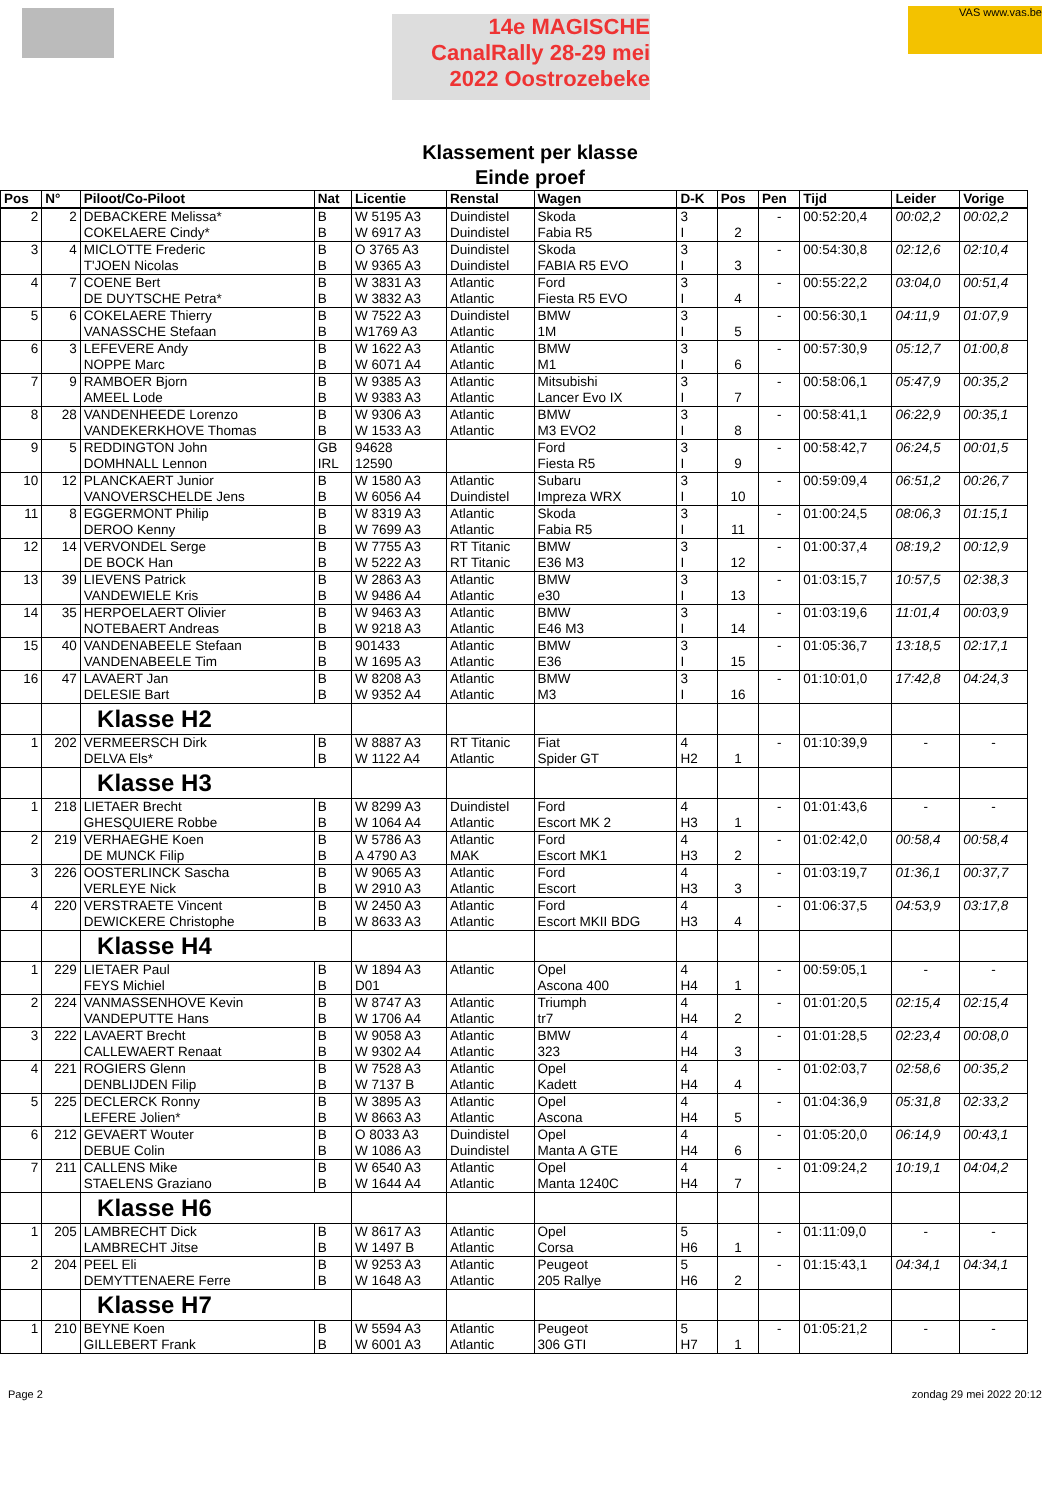14e MAGISCHE CanalRally 28-29 mei 2022 Oostrozebeke
VAS www.vas.be
Klassement per klasse
Einde proef
| Pos | N° | Piloot/Co-Piloot | Nat | Licentie | Renstal | Wagen | D-K | Pos | Pen | Tijd | Leider | Vorige |
| --- | --- | --- | --- | --- | --- | --- | --- | --- | --- | --- | --- | --- |
| 2 | 2 | DEBACKERE Melissa* COKELAERE Cindy* | B B | W 5195 A3 W 6917 A3 | Duindistel Duindistel | Skoda Fabia R5 | 3 I | 2 | - | 00:52:20,4 | 00:02,2 | 00:02,2 |
| 3 | 4 | MICLOTTE Frederic T'JOEN Nicolas | B B | O 3765 A3 W 9365 A3 | Duindistel Duindistel | Skoda FABIA R5 EVO | 3 I | 3 | - | 00:54:30,8 | 02:12,6 | 02:10,4 |
| 4 | 7 | COENE Bert DE DUYTSCHE Petra* | B B | W 3831 A3 W 3832 A3 | Atlantic Atlantic | Ford Fiesta R5 EVO | 3 I | 4 | - | 00:55:22,2 | 03:04,0 | 00:51,4 |
| 5 | 6 | COKELAERE Thierry VANASSCHE Stefaan | B B | W 7522 A3 W1769 A3 | Duindistel Atlantic | BMW 1M | 3 I | 5 | - | 00:56:30,1 | 04:11,9 | 01:07,9 |
| 6 | 3 | LEFEVERE Andy NOPPE Marc | B B | W 1622 A3 W 6071 A4 | Atlantic Atlantic | BMW M1 | 3 I | 6 | - | 00:57:30,9 | 05:12,7 | 01:00,8 |
| 7 | 9 | RAMBOER Bjorn AMEEL Lode | B B | W 9385 A3 W 9383 A3 | Atlantic Atlantic | Mitsubishi Lancer Evo IX | 3 I | 7 | - | 00:58:06,1 | 05:47,9 | 00:35,2 |
| 8 | 28 | VANDENHEEDE Lorenzo VANDEKERKHOVE Thomas | B B | W 9306 A3 W 1533 A3 | Atlantic Atlantic | BMW M3 EVO2 | 3 I | 8 | - | 00:58:41,1 | 06:22,9 | 00:35,1 |
| 9 | 5 | REDDINGTON John DOMHNALL Lennon | GB IRL | 94628 12590 | | Ford Fiesta R5 | 3 I | 9 | - | 00:58:42,7 | 06:24,5 | 00:01,5 |
| 10 | 12 | PLANCKAERT Junior VANOVERSCHELDE Jens | B B | W 1580 A3 W 6056 A4 | Atlantic Duindistel | Subaru Impreza WRX | 3 I | 10 | - | 00:59:09,4 | 06:51,2 | 00:26,7 |
| 11 | 8 | EGGERMONT Philip DEROO Kenny | B B | W 8319 A3 W 7699 A3 | Atlantic Atlantic | Skoda Fabia R5 | 3 I | 11 | - | 01:00:24,5 | 08:06,3 | 01:15,1 |
| 12 | 14 | VERVONDEL Serge DE BOCK Han | B B | W 7755 A3 W 5222 A3 | RT Titanic RT Titanic | BMW E36 M3 | 3 I | 12 | - | 01:00:37,4 | 08:19,2 | 00:12,9 |
| 13 | 39 | LIEVENS Patrick VANDEWIELE Kris | B B | W 2863 A3 W 9486 A4 | Atlantic Atlantic | BMW e30 | 3 I | 13 | - | 01:03:15,7 | 10:57,5 | 02:38,3 |
| 14 | 35 | HERPOELAERT Olivier NOTEBAERT Andreas | B B | W 9463 A3 W 9218 A3 | Atlantic Atlantic | BMW E46 M3 | 3 I | 14 | - | 01:03:19,6 | 11:01,4 | 00:03,9 |
| 15 | 40 | VANDENABEELE Stefaan VANDENABEELE Tim | B B | 901433 W 1695 A3 | Atlantic Atlantic | BMW E36 | 3 I | 15 | - | 01:05:36,7 | 13:18,5 | 02:17,1 |
| 16 | 47 | LAVAERT Jan DELESIE Bart | B B | W 8208 A3 W 9352 A4 | Atlantic Atlantic | BMW M3 | 3 I | 16 | - | 01:10:01,0 | 17:42,8 | 04:24,3 |
| | | Klasse H2 | | | | | | | | | | |
| 1 | 202 | VERMEERSCH Dirk DELVA Els* | B B | W 8887 A3 W 1122 A4 | RT Titanic Atlantic | Fiat Spider GT | 4 H2 | 1 | - | 01:10:39,9 | - | - |
| | | Klasse H3 | | | | | | | | | | |
| 1 | 218 | LIETAER Brecht GHESQUIERE Robbe | B B | W 8299 A3 W 1064 A4 | Duindistel Atlantic | Ford Escort MK 2 | 4 H3 | 1 | - | 01:01:43,6 | - | - |
| 2 | 219 | VERHAEGHE Koen DE MUNCK Filip | B B | W 5786 A3 A 4790 A3 | Atlantic MAK | Ford Escort MK1 | 4 H3 | 2 | - | 01:02:42,0 | 00:58,4 | 00:58,4 |
| 3 | 226 | OOSTERLINCK Sascha VERLEYE Nick | B B | W 9065 A3 W 2910 A3 | Atlantic Atlantic | Ford Escort | 4 H3 | 3 | - | 01:03:19,7 | 01:36,1 | 00:37,7 |
| 4 | 220 | VERSTRAETE Vincent DEWICKERE Christophe | B B | W 2450 A3 W 8633 A3 | Atlantic Atlantic | Ford Escort MKII BDG | 4 H3 | 4 | - | 01:06:37,5 | 04:53,9 | 03:17,8 |
| | | Klasse H4 | | | | | | | | | | |
| 1 | 229 | LIETAER Paul FEYS Michiel | B B | W 1894 A3 D01 | Atlantic | Opel Ascona 400 | 4 H4 | 1 | - | 00:59:05,1 | - | - |
| 2 | 224 | VANMASSENHOVE Kevin VANDEPUTTE Hans | B B | W 8747 A3 W 1706 A4 | Atlantic Atlantic | Triumph tr7 | 4 H4 | 2 | - | 01:01:20,5 | 02:15,4 | 02:15,4 |
| 3 | 222 | LAVAERT Brecht CALLEWAERT Renaat | B B | W 9058 A3 W 9302 A4 | Atlantic Atlantic | BMW 323 | 4 H4 | 3 | - | 01:01:28,5 | 02:23,4 | 00:08,0 |
| 4 | 221 | ROGIERS Glenn DENBLIJDEN Filip | B B | W 7528 A3 W 7137 B | Atlantic Atlantic | Opel Kadett | 4 H4 | 4 | - | 01:02:03,7 | 02:58,6 | 00:35,2 |
| 5 | 225 | DECLERCK Ronny LEFERE Jolien* | B B | W 3895 A3 W 8663 A3 | Atlantic Atlantic | Opel Ascona | 4 H4 | 5 | - | 01:04:36,9 | 05:31,8 | 02:33,2 |
| 6 | 212 | GEVAERT Wouter DEBUE Colin | B B | O 8033 A3 W 1086 A3 | Duindistel Duindistel | Opel Manta A GTE | 4 H4 | 6 | - | 01:05:20,0 | 06:14,9 | 00:43,1 |
| 7 | 211 | CALLENS Mike STAELENS Graziano | B B | W 6540 A3 W 1644 A4 | Atlantic Atlantic | Opel Manta 1240C | 4 H4 | 7 | - | 01:09:24,2 | 10:19,1 | 04:04,2 |
| | | Klasse H6 | | | | | | | | | | |
| 1 | 205 | LAMBRECHT Dick LAMBRECHT Jitse | B B | W 8617 A3 W 1497 B | Atlantic Atlantic | Opel Corsa | 5 H6 | 1 | - | 01:11:09,0 | - | - |
| 2 | 204 | PEEL Eli DEMYTTENAERE Ferre | B B | W 9253 A3 W 1648 A3 | Atlantic Atlantic | Peugeot 205 Rallye | 5 H6 | 2 | - | 01:15:43,1 | 04:34,1 | 04:34,1 |
| | | Klasse H7 | | | | | | | | | | |
| 1 | 210 | BEYNE Koen GILLEBERT Frank | B B | W 5594 A3 W 6001 A3 | Atlantic Atlantic | Peugeot 306 GTI | 5 H7 | 1 | - | 01:05:21,2 | - | - |
Page 2 zondag 29 mei 2022 20:12